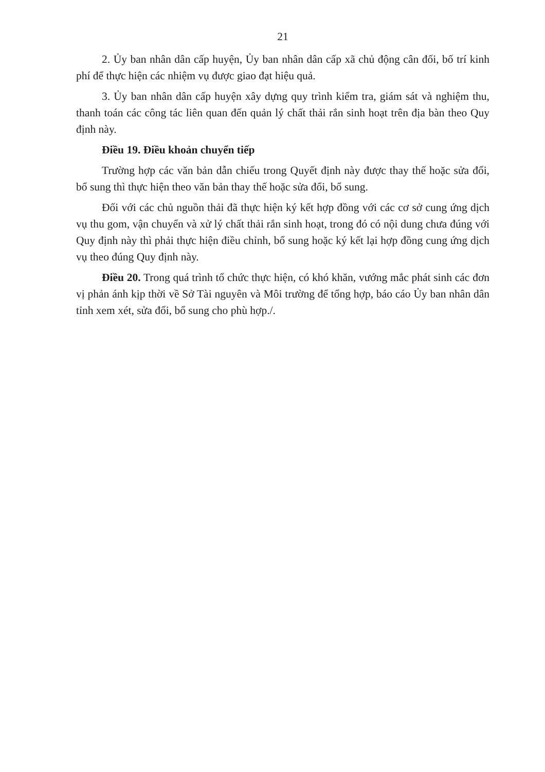21
2. Ủy ban nhân dân cấp huyện, Ủy ban nhân dân cấp xã chủ động cân đối, bố trí kinh phí để thực hiện các nhiệm vụ được giao đạt hiệu quả.
3. Ủy ban nhân dân cấp huyện xây dựng quy trình kiểm tra, giám sát và nghiệm thu, thanh toán các công tác liên quan đến quản lý chất thải rắn sinh hoạt trên địa bàn theo Quy định này.
Điều 19. Điều khoản chuyển tiếp
Trường hợp các văn bản dẫn chiếu trong Quyết định này được thay thế hoặc sửa đổi, bổ sung thì thực hiện theo văn bản thay thế hoặc sửa đổi, bổ sung.
Đối với các chủ nguồn thải đã thực hiện ký kết hợp đồng với các cơ sở cung ứng dịch vụ thu gom, vận chuyển và xử lý chất thải rắn sinh hoạt, trong đó có nội dung chưa đúng với Quy định này thì phải thực hiện điều chỉnh, bổ sung hoặc ký kết lại hợp đồng cung ứng dịch vụ theo đúng Quy định này.
Điều 20. Trong quá trình tổ chức thực hiện, có khó khăn, vướng mắc phát sinh các đơn vị phản ánh kịp thời về Sở Tài nguyên và Môi trường để tổng hợp, báo cáo Ủy ban nhân dân tỉnh xem xét, sửa đổi, bổ sung cho phù hợp./.